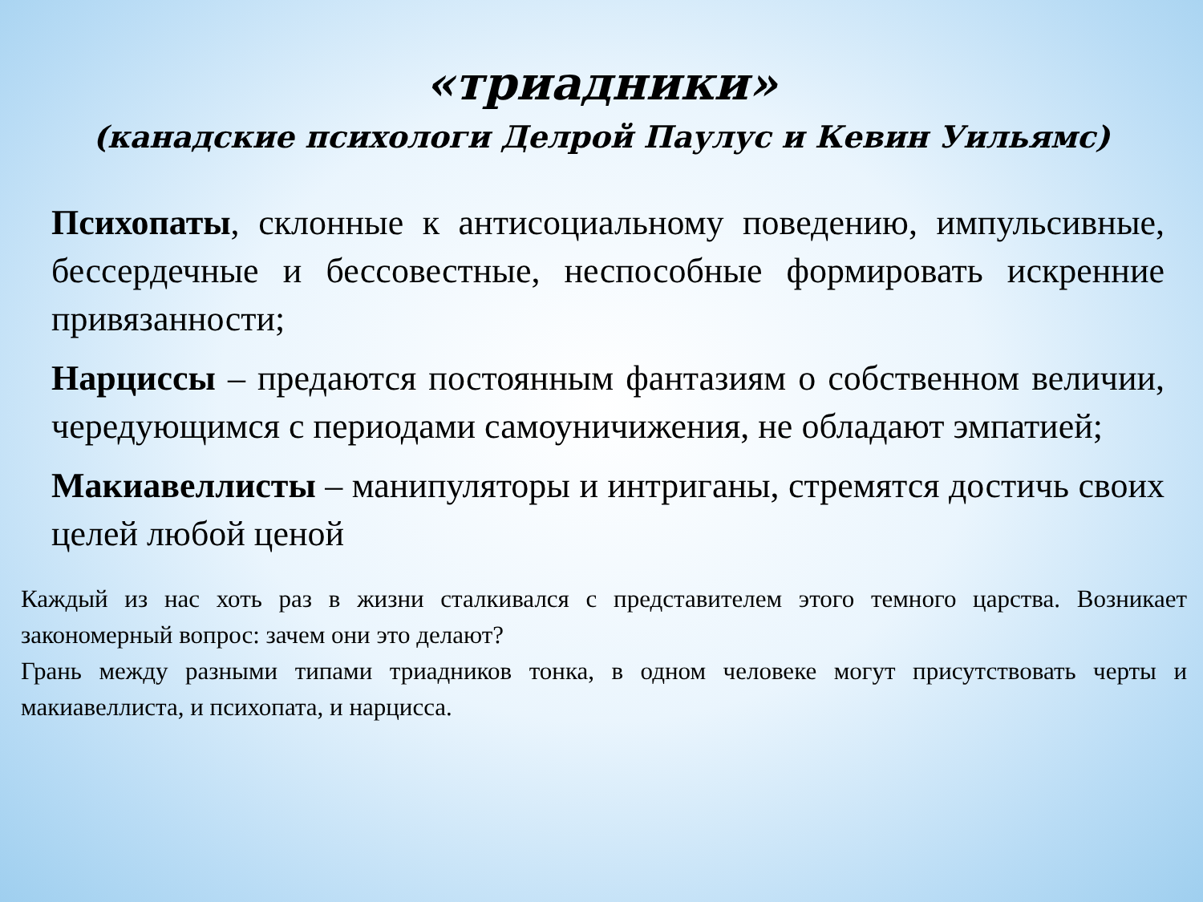«триадники»
(канадские психологи Делрой Паулус и Кевин Уильямс)
Психопаты, склонные к антисоциальному поведению, импульсивные, бессердечные и бессовестные, неспособные формировать искренние привязанности;
Нарциссы – предаются постоянным фантазиям о собственном величии, чередующимся с периодами самоуничижения, не обладают эмпатией;
Макиавеллисты – манипуляторы и интриганы, стремятся достичь своих целей любой ценой
Каждый из нас хоть раз в жизни сталкивался с представителем этого темного царства. Возникает закономерный вопрос: зачем они это делают?
Грань между разными типами триадников тонка, в одном человеке могут присутствовать черты и макиавеллиста, и психопата, и нарцисса.